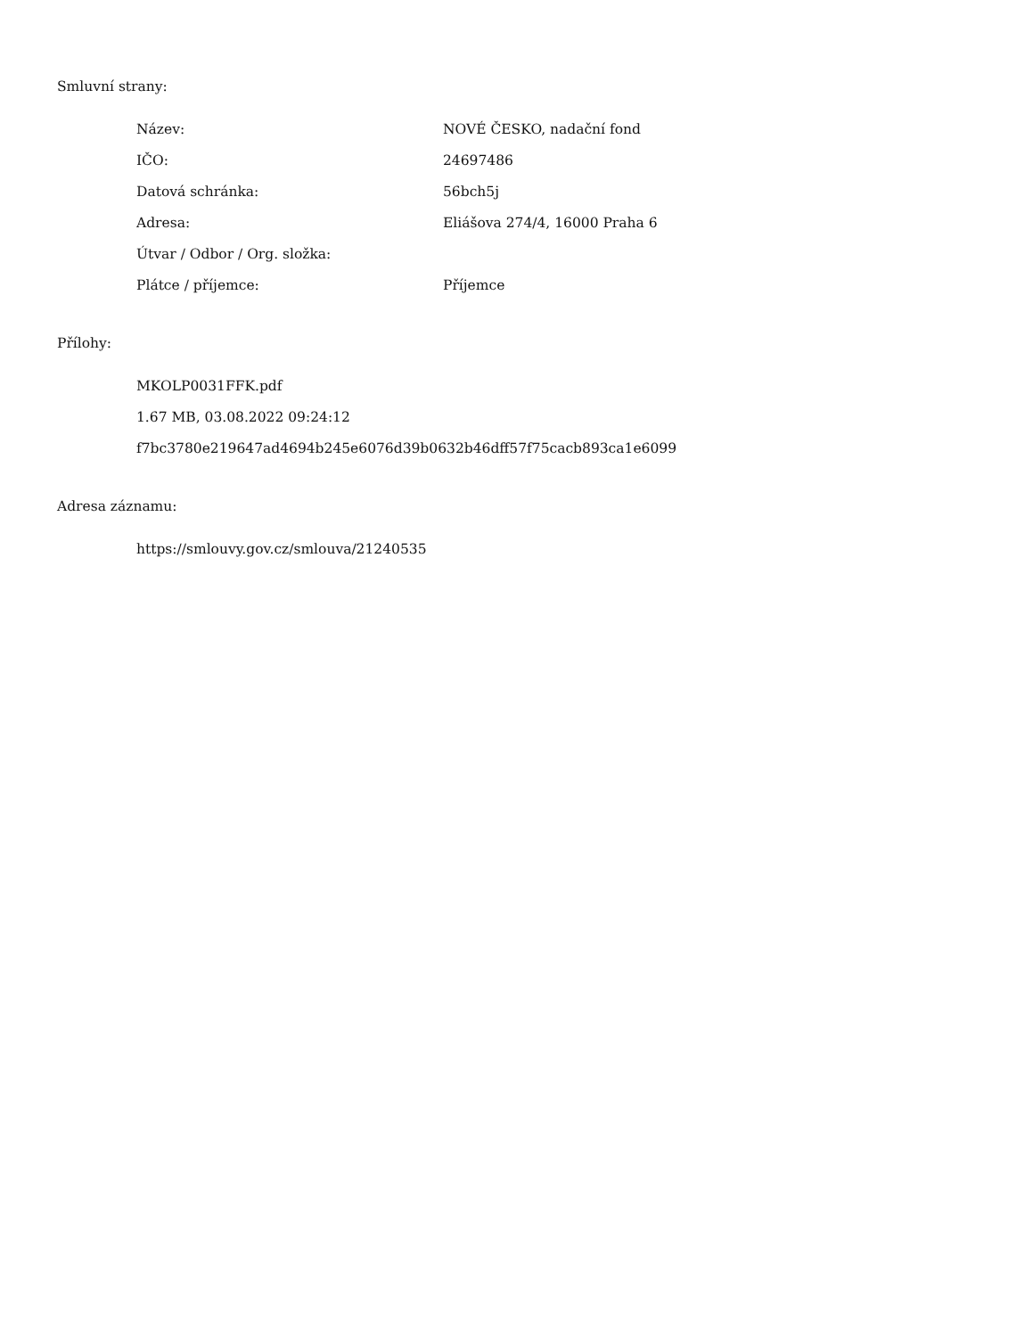Smluvní strany:
| Název: | NOVÉ ČESKO, nadační fond |
| IČO: | 24697486 |
| Datová schránka: | 56bch5j |
| Adresa: | Eliášova 274/4, 16000 Praha 6 |
| Útvar / Odbor / Org. složka: | |
| Plátce / příjemce: | Příjemce |
Přílohy:
MKOLP0031FFK.pdf
1.67 MB, 03.08.2022 09:24:12
f7bc3780e219647ad4694b245e6076d39b0632b46dff57f75cacb893ca1e6099
Adresa záznamu:
https://smlouvy.gov.cz/smlouva/21240535